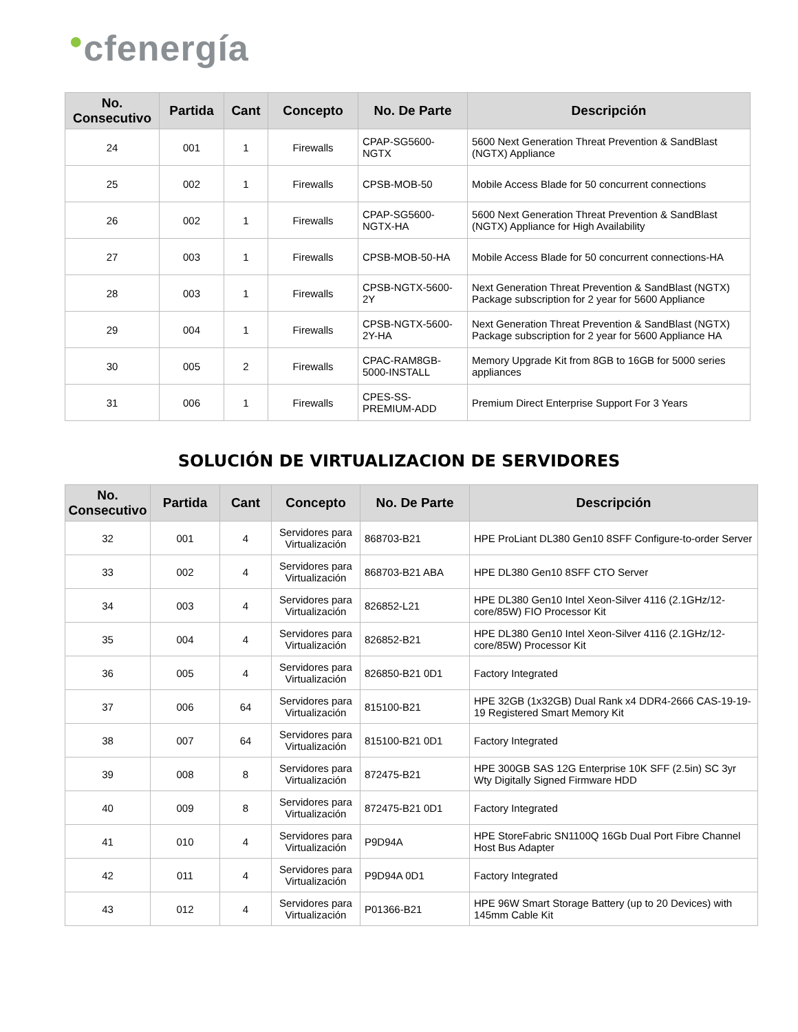●cfenergía
| No. Consecutivo | Partida | Cant | Concepto | No. De Parte | Descripción |
| --- | --- | --- | --- | --- | --- |
| 24 | 001 | 1 | Firewalls | CPAP-SG5600-NGTX | 5600 Next Generation Threat Prevention & SandBlast (NGTX) Appliance |
| 25 | 002 | 1 | Firewalls | CPSB-MOB-50 | Mobile Access Blade for 50 concurrent connections |
| 26 | 002 | 1 | Firewalls | CPAP-SG5600-NGTX-HA | 5600 Next Generation Threat Prevention & SandBlast (NGTX) Appliance for High Availability |
| 27 | 003 | 1 | Firewalls | CPSB-MOB-50-HA | Mobile Access Blade for 50 concurrent connections-HA |
| 28 | 003 | 1 | Firewalls | CPSB-NGTX-5600-2Y | Next Generation Threat Prevention & SandBlast (NGTX) Package subscription for 2 year for 5600 Appliance |
| 29 | 004 | 1 | Firewalls | CPSB-NGTX-5600-2Y-HA | Next Generation Threat Prevention & SandBlast (NGTX) Package subscription for 2 year for 5600 Appliance HA |
| 30 | 005 | 2 | Firewalls | CPAC-RAM8GB-5000-INSTALL | Memory Upgrade Kit from 8GB to 16GB for 5000 series appliances |
| 31 | 006 | 1 | Firewalls | CPES-SS-PREMIUM-ADD | Premium Direct Enterprise Support For 3 Years |
SOLUCIÓN DE VIRTUALIZACION DE SERVIDORES
| No. Consecutivo | Partida | Cant | Concepto | No. De Parte | Descripción |
| --- | --- | --- | --- | --- | --- |
| 32 | 001 | 4 | Servidores para Virtualización | 868703-B21 | HPE ProLiant DL380 Gen10 8SFF Configure-to-order Server |
| 33 | 002 | 4 | Servidores para Virtualización | 868703-B21 ABA | HPE DL380 Gen10 8SFF CTO Server |
| 34 | 003 | 4 | Servidores para Virtualización | 826852-L21 | HPE DL380 Gen10 Intel Xeon-Silver 4116 (2.1GHz/12-core/85W) FIO Processor Kit |
| 35 | 004 | 4 | Servidores para Virtualización | 826852-B21 | HPE DL380 Gen10 Intel Xeon-Silver 4116 (2.1GHz/12-core/85W) Processor Kit |
| 36 | 005 | 4 | Servidores para Virtualización | 826850-B21 0D1 | Factory Integrated |
| 37 | 006 | 64 | Servidores para Virtualización | 815100-B21 | HPE 32GB (1x32GB) Dual Rank x4 DDR4-2666 CAS-19-19-19 Registered Smart Memory Kit |
| 38 | 007 | 64 | Servidores para Virtualización | 815100-B21 0D1 | Factory Integrated |
| 39 | 008 | 8 | Servidores para Virtualización | 872475-B21 | HPE 300GB SAS 12G Enterprise 10K SFF (2.5in) SC 3yr Wty Digitally Signed Firmware HDD |
| 40 | 009 | 8 | Servidores para Virtualización | 872475-B21 0D1 | Factory Integrated |
| 41 | 010 | 4 | Servidores para Virtualización | P9D94A | HPE StoreFabric SN1100Q 16Gb Dual Port Fibre Channel Host Bus Adapter |
| 42 | 011 | 4 | Servidores para Virtualización | P9D94A 0D1 | Factory Integrated |
| 43 | 012 | 4 | Servidores para Virtualización | P01366-B21 | HPE 96W Smart Storage Battery (up to 20 Devices) with 145mm Cable Kit |